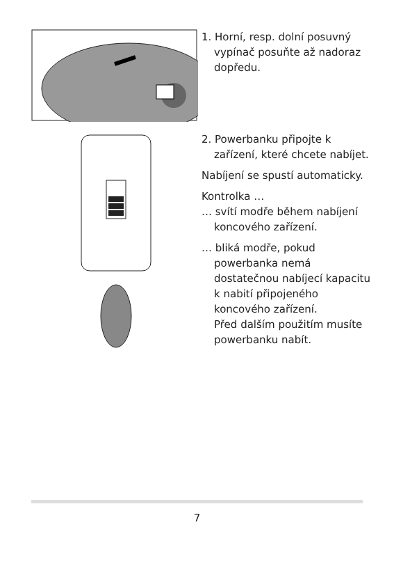1. Horní, resp. dolní posuvný vypínač posuňte až nadoraz dopředu.
2. Powerbanku připojte k zařízení, které chcete nabíjet.
Nabíjení se spustí automaticky.
Kontrolka …
… svítí modře během nabíjení koncového zařízení.
… bliká modře, pokud powerbanka nemá dostatečnou nabíjecí kapacitu k nabití připojeného koncového zařízení.
Před dalším použitím musíte powerbanku nabít.
7